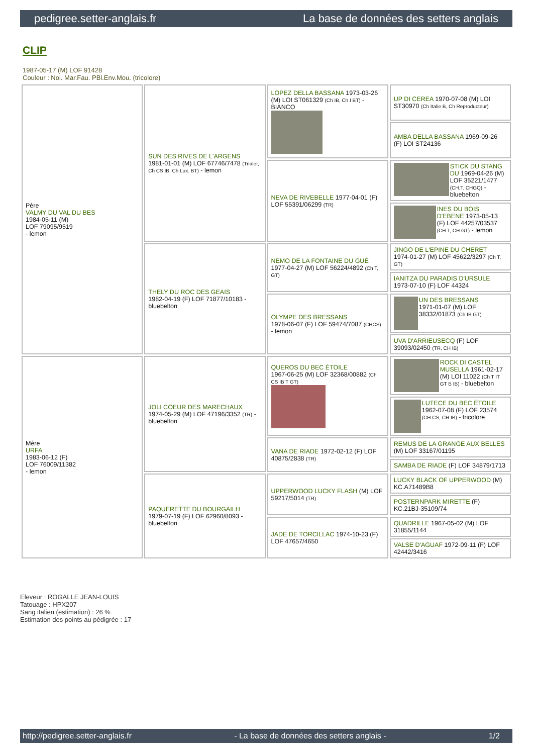pedigree.setter-anglais.fr La base de données des setters anglais
CLIP
1987-05-17 (M) LOF 91428
Couleur : Noi. Mar.Fau. PBl.Env.Mou. (tricolore)
| Père VALMY DU VAL DU BES 1984-05-11 (M) LOF 79095/9519 - lemon | SUN DES RIVES DE L'ARGENS 1981-01-01 (M) LOF 67746/7478 (Trialer, Ch CS IB, Ch Lux. BT) - lemon | LOPEZ DELLA BASSANA 1973-03-26 (M) LOI ST061329 (Ch IB, Ch I BT) - BIANCO | UP DI CEREA 1970-07-08 (M) LOI ST30970 (Ch Italie B, Ch Reproducteur) |
| | | | AMBA DELLA BASSANA 1969-09-26 (F) LOI ST24136 |
| | | NEVA DE RIVEBELLE 1977-04-01 (F) LOF 55391/06299 (TR) | STICK DU STANG DU 1969-04-26 (M) LOF 35221/1477 (CH.T. CHGQ) - bluebelton |
| | | | INES DU BOIS D'EBENE 1973-05-13 (F) LOF 44257/03537 (CH T, CH GT) - lemon |
| | THELY DU ROC DES GEAIS 1982-04-19 (F) LOF 71877/10183 - bluebelton | NEMO DE LA FONTAINE DU GUÉ 1977-04-27 (M) LOF 56224/4892 (Ch T, GT) | JINGO DE L'EPINE DU CHERET 1974-01-27 (M) LOF 45622/3297 (Ch T, GT) |
| | | | IANITZA DU PARADIS D'URSULE 1973-07-10 (F) LOF 44324 |
| | | OLYMPE DES BRESSANS 1978-06-07 (F) LOF 59474/7087 (CHCS) - lemon | UN DES BRESSANS 1971-01-07 (M) LOF 38332/01873 (Ch IB GT) |
| | | | UVA D'ARRIEUSECQ (F) LOF 39093/02450 (TR, CH IB) |
| Mère URFA 1983-06-12 (F) LOF 76009/11382 - lemon | JOLI COEUR DES MARECHAUX 1974-05-29 (M) LOF 47196/3352 (TR) - bluebelton | QUEROS DU BEC ÉTOILE 1967-06-25 (M) LOF 32368/00882 (Ch CS IB T GT) | ROCK DI CASTEL MUSELLA 1961-02-17 (M) LOI 11022 (Ch T IT GT B IB) - bluebelton |
| | | | LUTECE DU BEC ÉTOILE 1962-07-08 (F) LOF 23574 (CH CS, CH IB) - tricolore |
| | | VANA DE RIADE 1972-02-12 (F) LOF 40875/2838 (TR) | REMUS DE LA GRANGE AUX BELLES (M) LOF 33167/01195 |
| | | | SAMBA DE RIADE (F) LOF 34879/1713 |
| | PAQUERETTE DU BOURGAILH 1979-07-19 (F) LOF 62960/8093 - bluebelton | UPPERWOOD LUCKY FLASH (M) LOF 59217/5014 (TR) | LUCKY BLACK OF UPPERWOOD (M) KC.A71489B8 |
| | | | POSTERNPARK MIRETTE (F) KC.21BJ-35109/74 |
| | | JADE DE TORCILLAC 1974-10-23 (F) LOF 47657/4650 | QUADRILLE 1967-05-02 (M) LOF 31855/1144 |
| | | | VALSE D'AGUAF 1972-09-11 (F) LOF 42442/3416 |
Eleveur : ROGALLE JEAN-LOUIS
Tatouage : HPX207
Sang italien (estimation) : 26 %
Estimation des points au pédigrée : 17
http://pedigree.setter-anglais.fr - La base de données des setters anglais - 1/2